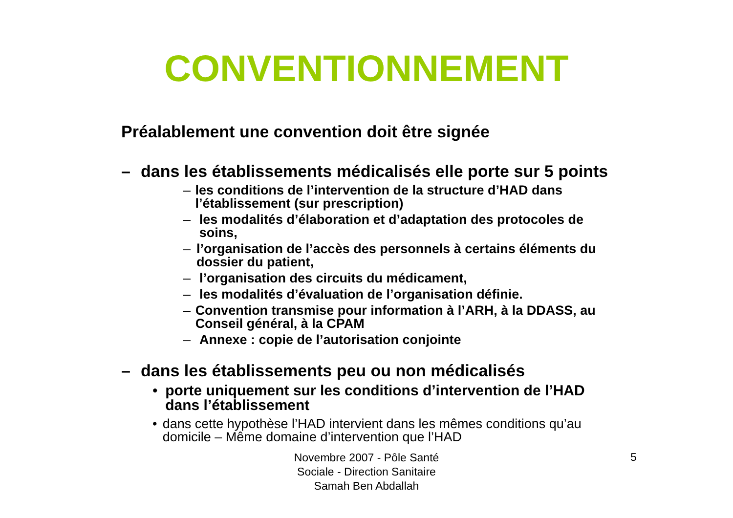CONVENTIONNEMENT
Préalablement une convention doit être signée
– dans les établissements médicalisés elle porte sur 5 points
– les conditions de l’intervention de la structure d’HAD dans l’établissement (sur prescription)
– les modalités d’élaboration et d’adaptation des protocoles de soins,
– l’organisation de l’accès des personnels à certains éléments du dossier du patient,
– l’organisation des circuits du médicament,
– les modalités d’évaluation de l’organisation définie.
– Convention transmise pour information à l’ARH, à la DDASS, au Conseil général, à la CPAM
– Annexe : copie de l’autorisation conjointe
– dans les établissements peu ou non médicalisés
• porte uniquement sur les conditions d’intervention de l’HAD dans l’établissement
• dans cette hypothèse l’HAD intervient dans les mêmes conditions qu’au domicile – Même domaine d’intervention que l’HAD
Novembre 2007 - Pôle Santé Sociale - Direction Sanitaire Samah Ben Abdallah
5